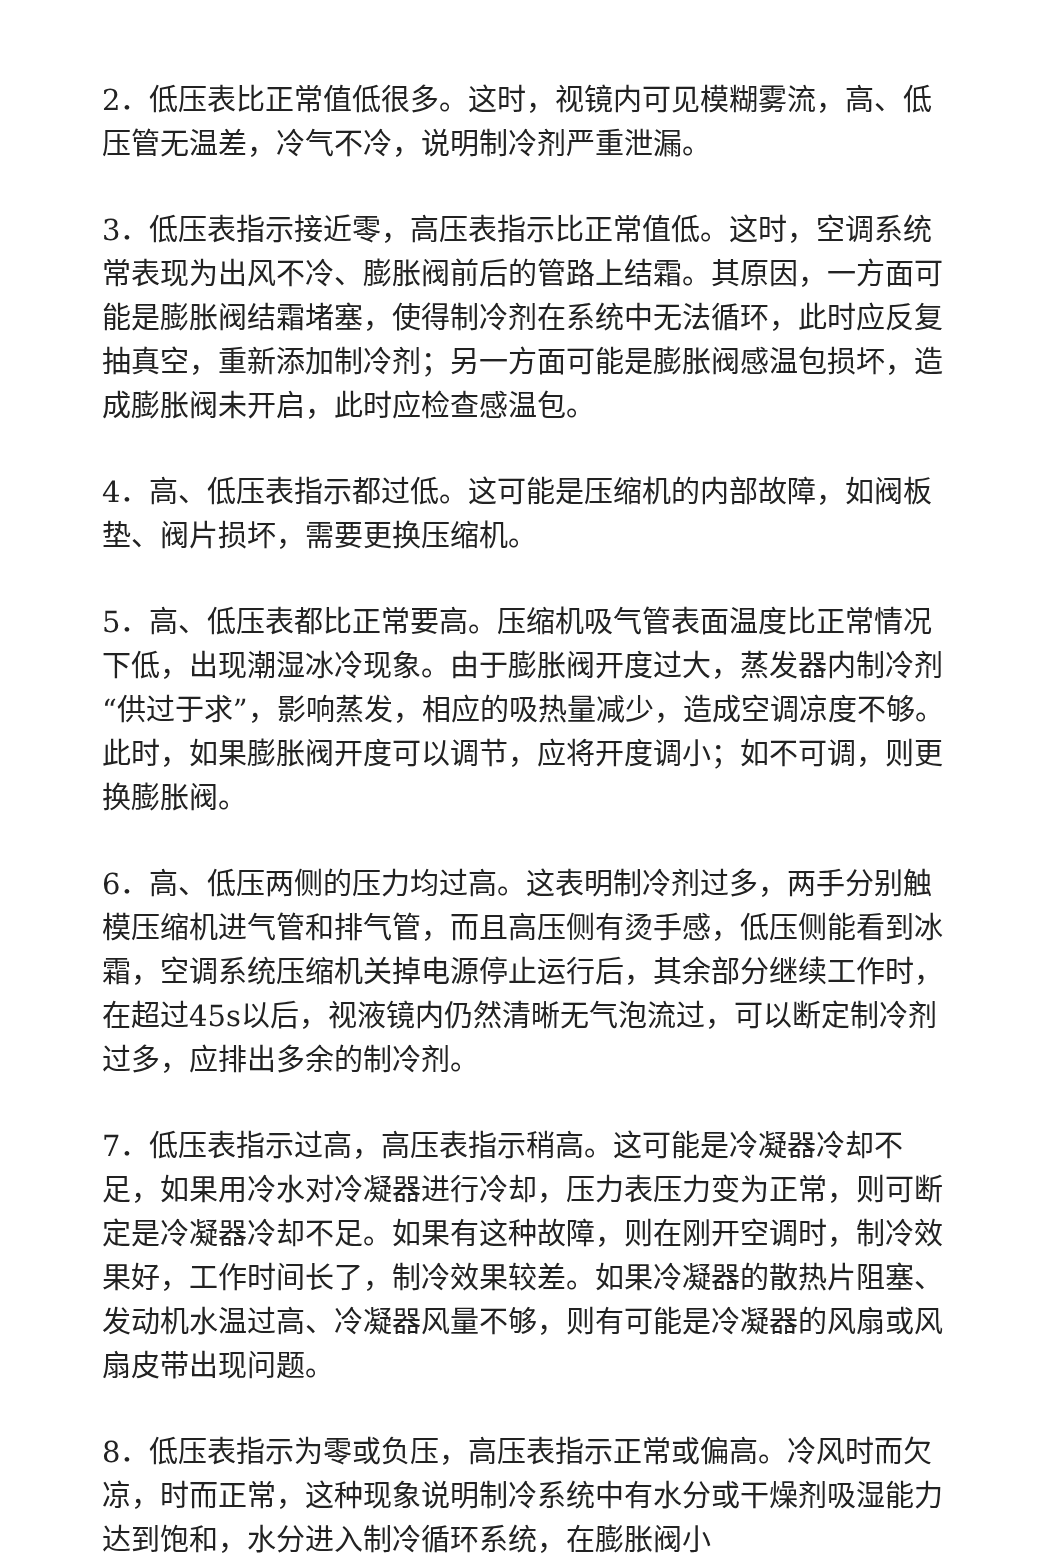2．低压表比正常值低很多。这时，视镜内可见模糊雾流，高、低压管无温差，冷气不冷，说明制冷剂严重泄漏。
3．低压表指示接近零，高压表指示比正常值低。这时，空调系统常表现为出风不冷、膨胀阀前后的管路上结霜。其原因，一方面可能是膨胀阀结霜堵塞，使得制冷剂在系统中无法循环，此时应反复抽真空，重新添加制冷剂；另一方面可能是膨胀阀感温包损坏，造成膨胀阀未开启，此时应检查感温包。
4．高、低压表指示都过低。这可能是压缩机的内部故障，如阀板垫、阀片损坏，需要更换压缩机。
5．高、低压表都比正常要高。压缩机吸气管表面温度比正常情况下低，出现潮湿冰冷现象。由于膨胀阀开度过大，蒸发器内制冷剂“供过于求”，影响蒸发，相应的吸热量减少，造成空调凉度不够。此时，如果膨胀阀开度可以调节，应将开度调小；如不可调，则更换膨胀阀。
6．高、低压两侧的压力均过高。这表明制冷剂过多，两手分别触模压缩机进气管和排气管，而且高压侧有烫手感，低压侧能看到冰霜，空调系统压缩机关掉电源停止运行后，其余部分继续工作时，在超过45s以后，视液镜内仍然清晰无气泡流过，可以断定制冷剂过多，应排出多余的制冷剂。
7．低压表指示过高，高压表指示稍高。这可能是冷凝器冷却不足，如果用冷水对冷凝器进行冷却，压力表压力变为正常，则可断定是冷凝器冷却不足。如果有这种故障，则在刚开空调时，制冷效果好，工作时间长了，制冷效果较差。如果冷凝器的散热片阻塞、发动机水温过高、冷凝器风量不够，则有可能是冷凝器的风扇或风扇皮带出现问题。
8．低压表指示为零或负压，高压表指示正常或偏高。冷风时而欠凉，时而正常，这种现象说明制冷系统中有水分或干燥剂吸湿能力达到饱和，水分进入制冷循环系统，在膨胀阀小